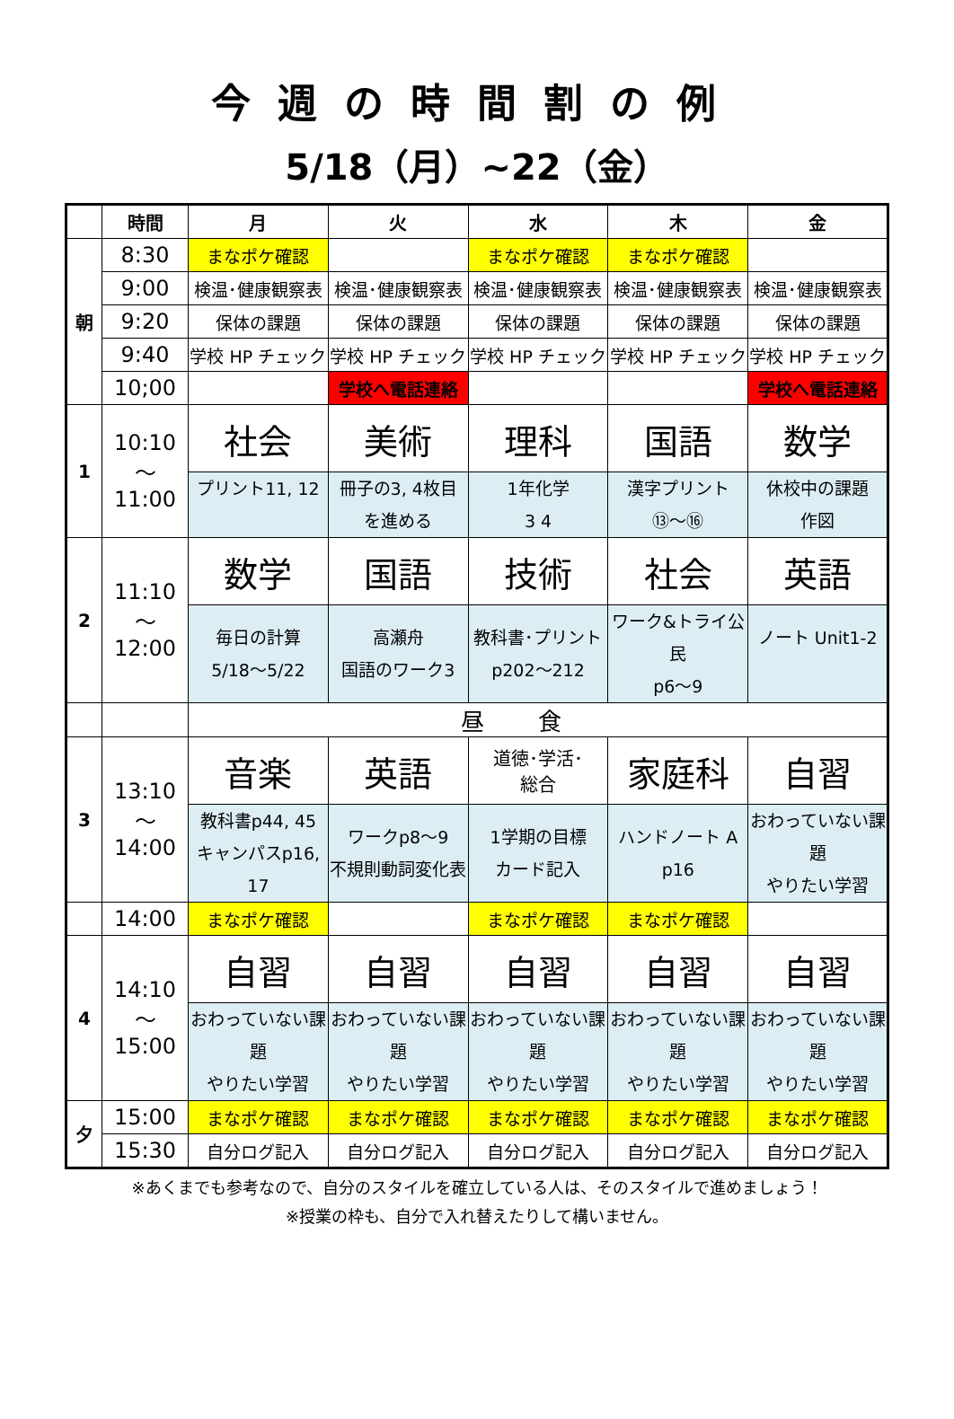今週の時間割の例
5/18（月）~22（金）
| | 時間 | 月 | 火 | 水 | 木 | 金 |
| --- | --- | --- | --- | --- | --- | --- |
| 朝 | 8:30 | まなポケ確認 | | まなポケ確認 | まなポケ確認 | |
| | 9:00 | 検温･健康観察表 | 検温･健康観察表 | 検温･健康観察表 | 検温･健康観察表 | 検温･健康観察表 |
| | 9:20 | 保体の課題 | 保体の課題 | 保体の課題 | 保体の課題 | 保体の課題 |
| | 9:40 | 学校 HP チェック | 学校 HP チェック | 学校 HP チェック | 学校 HP チェック | 学校 HP チェック |
| | 10;00 | | 学校へ電話連絡 | | | 学校へ電話連絡 |
| 1 | 10:10 ～ 11:00 | 社会 | 美術 | 理科 | 国語 | 数学 |
| | | プリント11, 12 | 冊子の3, 4枚目 を進める | 1年化学 3 4 | 漢字プリント ⑬～⑯ | 休校中の課題 作図 |
| 2 | 11:10 ～ 12:00 | 数学 | 国語 | 技術 | 社会 | 英語 |
| | | 毎日の計算 5/18～5/22 | 高瀬舟 国語のワーク3 | 教科書･プリント p202～212 | ワーク&トライ公民 p6～9 | ノート Unit1-2 |
| | | 昼食 | | | | |
| 3 | 13:10 ～ 14:00 | 音楽 | 英語 | 道徳･学活･ 総合 | 家庭科 | 自習 |
| | | 教科書p44, 45 キャンパスp16, 17 | ワークp8～9 不規則動詞変化表 | 1学期の目標 カード記入 | ハンドノート A p16 | おわっていない課題 やりたい学習 |
| | 14:00 | まなポケ確認 | | まなポケ確認 | まなポケ確認 | |
| 4 | 14:10 ～ 15:00 | 自習 | 自習 | 自習 | 自習 | 自習 |
| | | おわっていない課題 やりたい学習 | おわっていない課題 やりたい学習 | おわっていない課題 やりたい学習 | おわっていない課題 やりたい学習 | おわっていない課題 やりたい学習 |
| 夕 | 15:00 | まなポケ確認 | まなポケ確認 | まなポケ確認 | まなポケ確認 | まなポケ確認 |
| | 15:30 | 自分ログ記入 | 自分ログ記入 | 自分ログ記入 | 自分ログ記入 | 自分ログ記入 |
※あくまでも参考なので、自分のスタイルを確立している人は、そのスタイルで進めましょう！
※授業の枠も、自分で入れ替えたりして構いません。